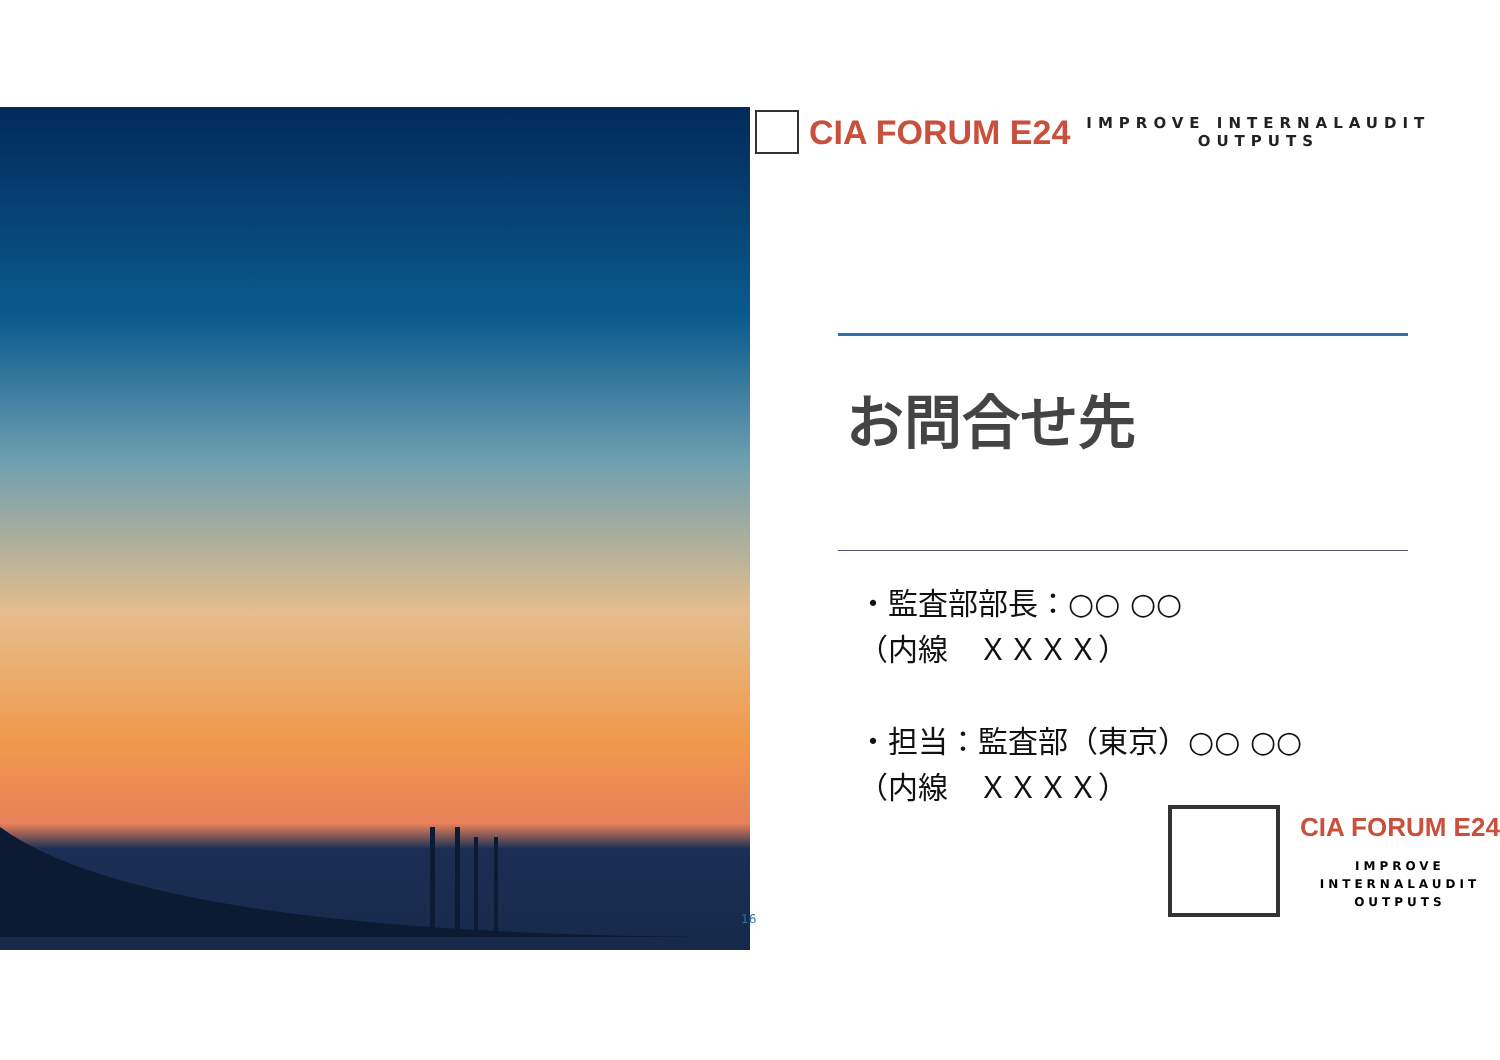16
CIA FORUM E24
IMPROVE INTERNALAUDIT
OUTPUTS
お問合せ先
・監査部部長：○○ ○○
（内線　ＸＸＸＸ）
・担当：監査部（東京）○○ ○○
（内線　ＸＸＸＸ）
CIA FORUM E24
IMPROVE
INTERNALAUDIT
OUTPUTS